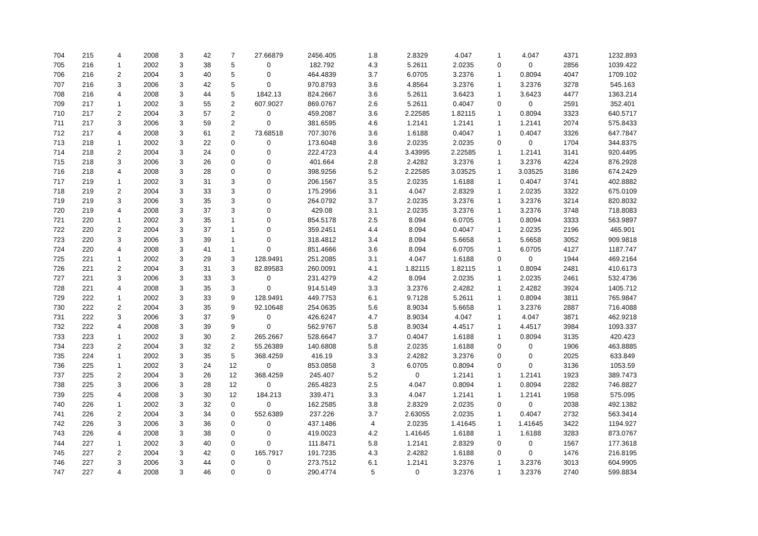| 704 | 215 | 4 | 2008 | 3 | 42 | 7 | 27.66879 | 2456.405 | 1.8 | 2.8329 | 4.047 | 1 | 4.047 | 4371 | 1232.893 |
| 705 | 216 | 1 | 2002 | 3 | 38 | 5 | 0 | 182.792 | 4.3 | 5.2611 | 2.0235 | 0 | 0 | 2856 | 1039.422 |
| 706 | 216 | 2 | 2004 | 3 | 40 | 5 | 0 | 464.4839 | 3.7 | 6.0705 | 3.2376 | 1 | 0.8094 | 4047 | 1709.102 |
| 707 | 216 | 3 | 2006 | 3 | 42 | 5 | 0 | 970.8793 | 3.6 | 4.8564 | 3.2376 | 1 | 3.2376 | 3278 | 545.163 |
| 708 | 216 | 4 | 2008 | 3 | 44 | 5 | 1842.13 | 824.2667 | 3.6 | 5.2611 | 3.6423 | 1 | 3.6423 | 4477 | 1363.214 |
| 709 | 217 | 1 | 2002 | 3 | 55 | 2 | 607.9027 | 869.0767 | 2.6 | 5.2611 | 0.4047 | 0 | 0 | 2591 | 352.401 |
| 710 | 217 | 2 | 2004 | 3 | 57 | 2 | 0 | 459.2087 | 3.6 | 2.22585 | 1.82115 | 1 | 0.8094 | 3323 | 640.5717 |
| 711 | 217 | 3 | 2006 | 3 | 59 | 2 | 0 | 381.6595 | 4.6 | 1.2141 | 1.2141 | 1 | 1.2141 | 2074 | 575.8433 |
| 712 | 217 | 4 | 2008 | 3 | 61 | 2 | 73.68518 | 707.3076 | 3.6 | 1.6188 | 0.4047 | 1 | 0.4047 | 3326 | 647.7847 |
| 713 | 218 | 1 | 2002 | 3 | 22 | 0 | 0 | 173.6048 | 3.6 | 2.0235 | 2.0235 | 0 | 0 | 1704 | 344.8375 |
| 714 | 218 | 2 | 2004 | 3 | 24 | 0 | 0 | 222.4723 | 4.4 | 3.43995 | 2.22585 | 1 | 1.2141 | 3141 | 920.4495 |
| 715 | 218 | 3 | 2006 | 3 | 26 | 0 | 0 | 401.664 | 2.8 | 2.4282 | 3.2376 | 1 | 3.2376 | 4224 | 876.2928 |
| 716 | 218 | 4 | 2008 | 3 | 28 | 0 | 0 | 398.9256 | 5.2 | 2.22585 | 3.03525 | 1 | 3.03525 | 3186 | 674.2429 |
| 717 | 219 | 1 | 2002 | 3 | 31 | 3 | 0 | 206.1567 | 3.5 | 2.0235 | 1.6188 | 1 | 0.4047 | 3741 | 402.8882 |
| 718 | 219 | 2 | 2004 | 3 | 33 | 3 | 0 | 175.2956 | 3.1 | 4.047 | 2.8329 | 1 | 2.0235 | 3322 | 675.0109 |
| 719 | 219 | 3 | 2006 | 3 | 35 | 3 | 0 | 264.0792 | 3.7 | 2.0235 | 3.2376 | 1 | 3.2376 | 3214 | 820.8032 |
| 720 | 219 | 4 | 2008 | 3 | 37 | 3 | 0 | 429.08 | 3.1 | 2.0235 | 3.2376 | 1 | 3.2376 | 3748 | 718.8083 |
| 721 | 220 | 1 | 2002 | 3 | 35 | 1 | 0 | 854.5178 | 2.5 | 8.094 | 6.0705 | 1 | 0.8094 | 3333 | 563.9897 |
| 722 | 220 | 2 | 2004 | 3 | 37 | 1 | 0 | 359.2451 | 4.4 | 8.094 | 0.4047 | 1 | 2.0235 | 2196 | 465.901 |
| 723 | 220 | 3 | 2006 | 3 | 39 | 1 | 0 | 318.4812 | 3.4 | 8.094 | 5.6658 | 1 | 5.6658 | 3052 | 909.9818 |
| 724 | 220 | 4 | 2008 | 3 | 41 | 1 | 0 | 851.4666 | 3.6 | 8.094 | 6.0705 | 1 | 6.0705 | 4127 | 1187.747 |
| 725 | 221 | 1 | 2002 | 3 | 29 | 3 | 128.9491 | 251.2085 | 3.1 | 4.047 | 1.6188 | 0 | 0 | 1944 | 469.2164 |
| 726 | 221 | 2 | 2004 | 3 | 31 | 3 | 82.89583 | 260.0091 | 4.1 | 1.82115 | 1.82115 | 1 | 0.8094 | 2481 | 410.6173 |
| 727 | 221 | 3 | 2006 | 3 | 33 | 3 | 0 | 231.4279 | 4.2 | 8.094 | 2.0235 | 1 | 2.0235 | 2461 | 532.4736 |
| 728 | 221 | 4 | 2008 | 3 | 35 | 3 | 0 | 914.5149 | 3.3 | 3.2376 | 2.4282 | 1 | 2.4282 | 3924 | 1405.712 |
| 729 | 222 | 1 | 2002 | 3 | 33 | 9 | 128.9491 | 449.7753 | 6.1 | 9.7128 | 5.2611 | 1 | 0.8094 | 3811 | 765.9847 |
| 730 | 222 | 2 | 2004 | 3 | 35 | 9 | 92.10648 | 254.0635 | 5.6 | 8.9034 | 5.6658 | 1 | 3.2376 | 2887 | 716.4088 |
| 731 | 222 | 3 | 2006 | 3 | 37 | 9 | 0 | 426.6247 | 4.7 | 8.9034 | 4.047 | 1 | 4.047 | 3871 | 462.9218 |
| 732 | 222 | 4 | 2008 | 3 | 39 | 9 | 0 | 562.9767 | 5.8 | 8.9034 | 4.4517 | 1 | 4.4517 | 3984 | 1093.337 |
| 733 | 223 | 1 | 2002 | 3 | 30 | 2 | 265.2667 | 528.6647 | 3.7 | 0.4047 | 1.6188 | 1 | 0.8094 | 3135 | 420.423 |
| 734 | 223 | 2 | 2004 | 3 | 32 | 2 | 55.26389 | 140.6808 | 5.8 | 2.0235 | 1.6188 | 0 | 0 | 1906 | 463.8885 |
| 735 | 224 | 1 | 2002 | 3 | 35 | 5 | 368.4259 | 416.19 | 3.3 | 2.4282 | 3.2376 | 0 | 0 | 2025 | 633.849 |
| 736 | 225 | 1 | 2002 | 3 | 24 | 12 | 0 | 853.0858 | 3 | 6.0705 | 0.8094 | 0 | 0 | 3136 | 1053.59 |
| 737 | 225 | 2 | 2004 | 3 | 26 | 12 | 368.4259 | 245.407 | 5.2 | 0 | 1.2141 | 1 | 1.2141 | 1923 | 389.7473 |
| 738 | 225 | 3 | 2006 | 3 | 28 | 12 | 0 | 265.4823 | 2.5 | 4.047 | 0.8094 | 1 | 0.8094 | 2282 | 746.8827 |
| 739 | 225 | 4 | 2008 | 3 | 30 | 12 | 184.213 | 339.471 | 3.3 | 4.047 | 1.2141 | 1 | 1.2141 | 1958 | 575.095 |
| 740 | 226 | 1 | 2002 | 3 | 32 | 0 | 0 | 162.2585 | 3.8 | 2.8329 | 2.0235 | 0 | 0 | 2038 | 492.1382 |
| 741 | 226 | 2 | 2004 | 3 | 34 | 0 | 552.6389 | 237.226 | 3.7 | 2.63055 | 2.0235 | 1 | 0.4047 | 2732 | 563.3414 |
| 742 | 226 | 3 | 2006 | 3 | 36 | 0 | 0 | 437.1486 | 4 | 2.0235 | 1.41645 | 1 | 1.41645 | 3422 | 1194.927 |
| 743 | 226 | 4 | 2008 | 3 | 38 | 0 | 0 | 419.0023 | 4.2 | 1.41645 | 1.6188 | 1 | 1.6188 | 3283 | 873.0767 |
| 744 | 227 | 1 | 2002 | 3 | 40 | 0 | 0 | 111.8471 | 5.8 | 1.2141 | 2.8329 | 0 | 0 | 1567 | 177.3618 |
| 745 | 227 | 2 | 2004 | 3 | 42 | 0 | 165.7917 | 191.7235 | 4.3 | 2.4282 | 1.6188 | 0 | 0 | 1476 | 216.8195 |
| 746 | 227 | 3 | 2006 | 3 | 44 | 0 | 0 | 273.7512 | 6.1 | 1.2141 | 3.2376 | 1 | 3.2376 | 3013 | 604.9905 |
| 747 | 227 | 4 | 2008 | 3 | 46 | 0 | 0 | 290.4774 | 5 | 0 | 3.2376 | 1 | 3.2376 | 2740 | 599.8834 |